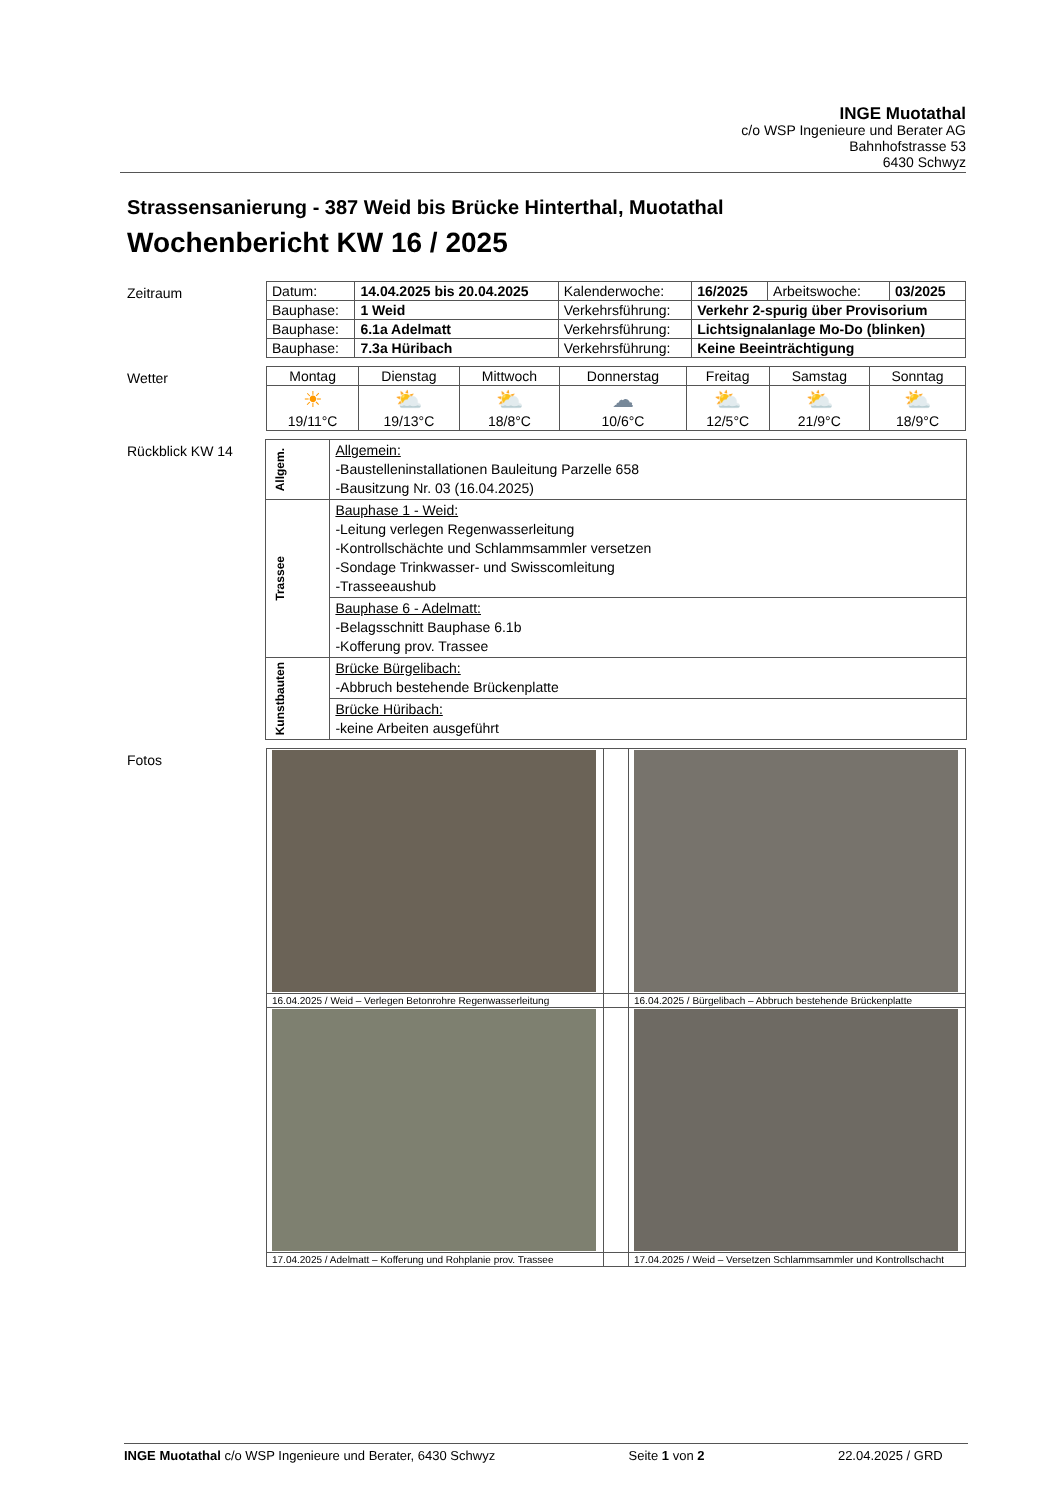INGE Muotathal
c/o WSP Ingenieure und Berater AG
Bahnhofstrasse 53
6430 Schwyz
Strassensanierung - 387 Weid bis Brücke Hinterthal, Muotathal
Wochenbericht KW 16 / 2025
Zeitraum
| Datum: | 14.04.2025 bis 20.04.2025 | Kalenderwoche: | 16/2025 | Arbeitswoche: | 03/2025 |
| Bauphase: | 1 Weid | Verkehrsführung: | Verkehr 2-spurig über Provisorium | | |
| Bauphase: | 6.1a Adelmatt | Verkehrsführung: | Lichtsignalanlage Mo-Do (blinken) | | |
| Bauphase: | 7.3a Hüribach | Verkehrsführung: | Keine Beeinträchtigung | | |
Wetter
| Montag | Dienstag | Mittwoch | Donnerstag | Freitag | Samstag | Sonntag |
| ☀ 19/11°C | ⛅ 19/13°C | ⛅ 18/8°C | ☁ 10/6°C | ⛅ 12/5°C | ⛅ 21/9°C | ⛅ 18/9°C |
Rückblick KW 14
| Allgem. | Allgemein: -Baustelleninstallationen Bauleitung Parzelle 658 -Bausitzung Nr. 03 (16.04.2025) |
| Trassee | Bauphase 1 - Weid: -Leitung verlegen Regenwasserleitung -Kontrollschächte und Schlammsammler versetzen -Sondage Trinkwasser- und Swisscomleitung -Trasseeaushub |
| | Bauphase 6 - Adelmatt: -Belagsschnitt Bauphase 6.1b -Kofferung prov. Trassee |
| Kunstbauten | Brücke Bürgelibach: -Abbruch bestehende Brückenplatte |
| | Brücke Hüribach: -keine Arbeiten ausgeführt |
Fotos
| 16.04.2025 / Weid – Verlegen Betonrohre Regenwasserleitung | | 16.04.2025 / Bürgelibach – Abbruch bestehende Brückenplatte |
| 17.04.2025 / Adelmatt – Kofferung und Rohplanie prov. Trassee | | 17.04.2025 / Weid – Versetzen Schlammsammler und Kontrollschacht |
INGE Muotathal c/o WSP Ingenieure und Berater, 6430 Schwyz Seite 1 von 2 22.04.2025 / GRD